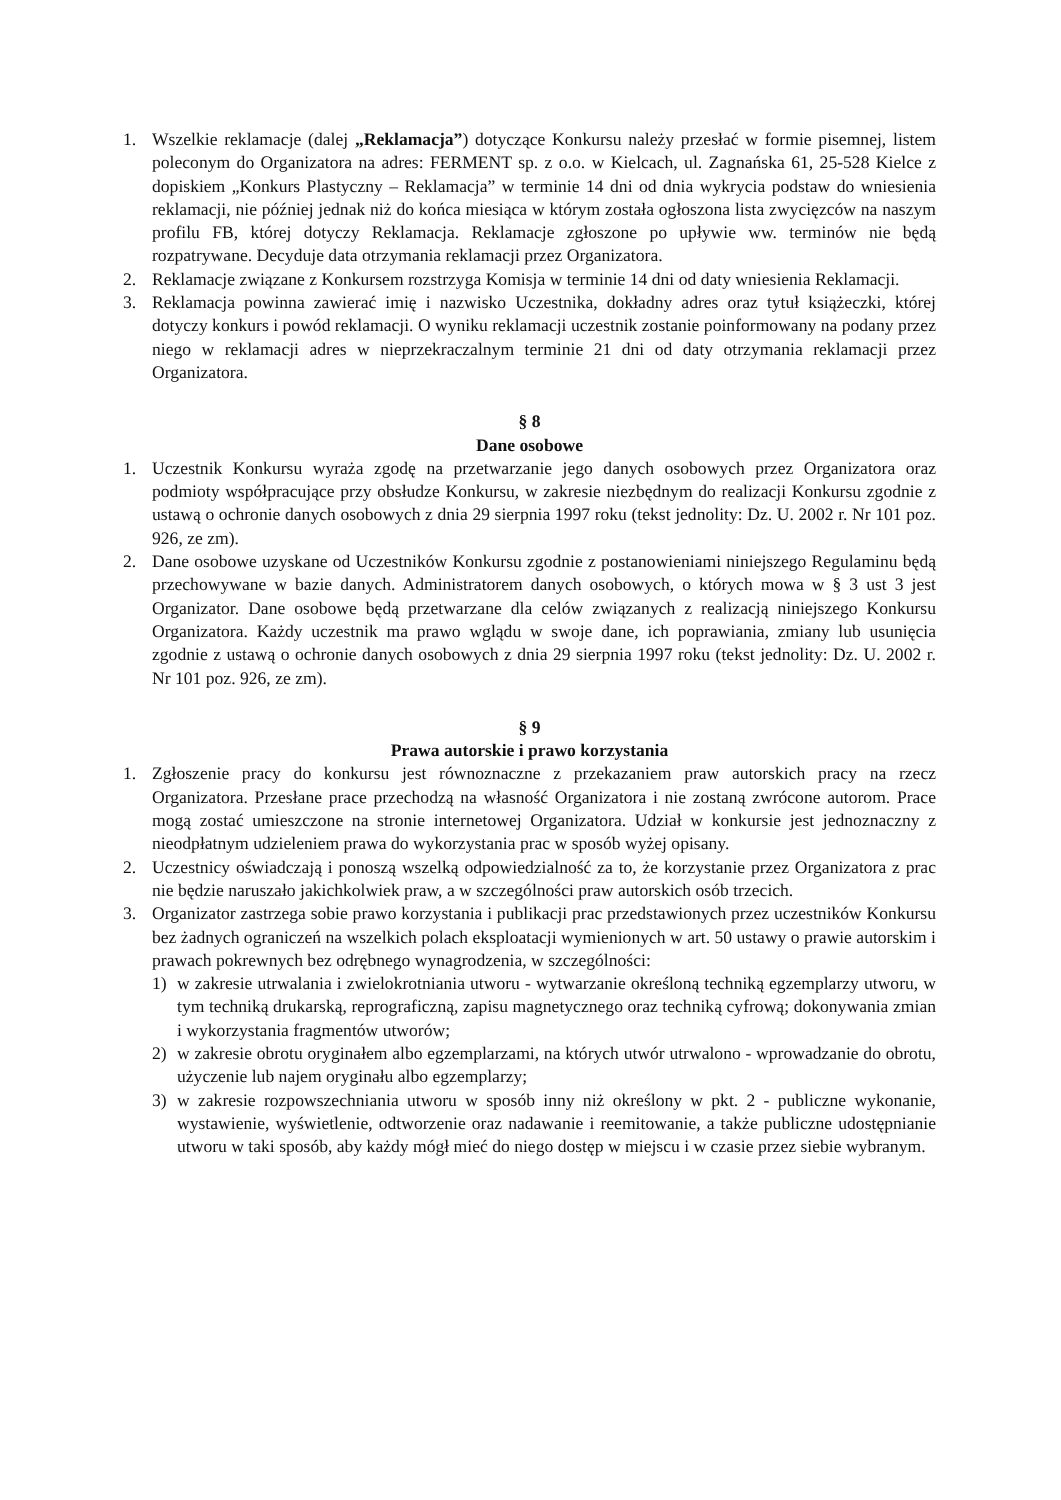1. Wszelkie reklamacje (dalej „Reklamacja”) dotyczące Konkursu należy przesłać w formie pisemnej, listem poleconym do Organizatora na adres: FERMENT sp. z o.o. w Kielcach, ul. Zagnańska 61, 25-528 Kielce z dopiskiem „Konkurs Plastyczny – Reklamacja” w terminie 14 dni od dnia wykrycia podstaw do wniesienia reklamacji, nie później jednak niż do końca miesiąca w którym została ogłoszona lista zwycięzców na naszym profilu FB, której dotyczy Reklamacja. Reklamacje zgłoszone po upływie ww. terminów nie będą rozpatrywane. Decyduje data otrzymania reklamacji przez Organizatora.
2. Reklamacje związane z Konkursem rozstrzyga Komisja w terminie 14 dni od daty wniesienia Reklamacji.
3. Reklamacja powinna zawierać imię i nazwisko Uczestnika, dokładny adres oraz tytuł książeczki, której dotyczy konkurs i powód reklamacji. O wyniku reklamacji uczestnik zostanie poinformowany na podany przez niego w reklamacji adres w nieprzekraczalnym terminie 21 dni od daty otrzymania reklamacji przez Organizatora.
§ 8
Dane osobowe
1. Uczestnik Konkursu wyraża zgodę na przetwarzanie jego danych osobowych przez Organizatora oraz podmioty współpracujące przy obsłudze Konkursu, w zakresie niezbędnym do realizacji Konkursu zgodnie z ustawą o ochronie danych osobowych z dnia 29 sierpnia 1997 roku (tekst jednolity: Dz. U. 2002 r. Nr 101 poz. 926, ze zm).
2. Dane osobowe uzyskane od Uczestników Konkursu zgodnie z postanowieniami niniejszego Regulaminu będą przechowywane w bazie danych. Administratorem danych osobowych, o których mowa w § 3 ust 3 jest Organizator. Dane osobowe będą przetwarzane dla celów związanych z realizacją niniejszego Konkursu Organizatora. Każdy uczestnik ma prawo wglądu w swoje dane, ich poprawiania, zmiany lub usunięcia zgodnie z ustawą o ochronie danych osobowych z dnia 29 sierpnia 1997 roku (tekst jednolity: Dz. U. 2002 r. Nr 101 poz. 926, ze zm).
§ 9
Prawa autorskie i prawo korzystania
1. Zgłoszenie pracy do konkursu jest równoznaczne z przekazaniem praw autorskich pracy na rzecz Organizatora. Przesłane prace przechodzą na własność Organizatora i nie zostaną zwrócone autorom. Prace mogą zostać umieszczone na stronie internetowej Organizatora. Udział w konkursie jest jednoznaczny z nieodpłatnym udzieleniem prawa do wykorzystania prac w sposób wyżej opisany.
2. Uczestnicy oświadczają i ponoszą wszelką odpowiedzialność za to, że korzystanie przez Organizatora z prac nie będzie naruszało jakichkolwiek praw, a w szczególności praw autorskich osób trzecich.
3. Organizator zastrzega sobie prawo korzystania i publikacji prac przedstawionych przez uczestników Konkursu bez żadnych ograniczeń na wszelkich polach eksploatacji wymienionych w art. 50 ustawy o prawie autorskim i prawach pokrewnych bez odrębnego wynagrodzenia, w szczególności:
1) w zakresie utrwalania i zwielokrotniania utworu - wytwarzanie określoną techniką egzemplarzy utworu, w tym techniką drukarską, reprograficzną, zapisu magnetycznego oraz techniką cyfrową; dokonywania zmian i wykorzystania fragmentów utworów;
2) w zakresie obrotu oryginałem albo egzemplarzami, na których utwór utrwalono - wprowadzanie do obrotu, użyczenie lub najem oryginału albo egzemplarzy;
3) w zakresie rozpowszechniania utworu w sposób inny niż określony w pkt. 2 - publiczne wykonanie, wystawienie, wyświetlenie, odtworzenie oraz nadawanie i reemitowanie, a także publiczne udostępnianie utworu w taki sposób, aby każdy mógł mieć do niego dostęp w miejscu i w czasie przez siebie wybranym.